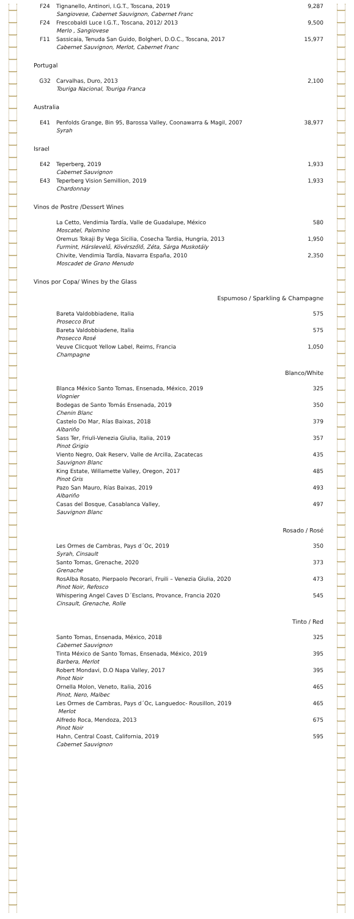| F24 | Tignanello, Antinori, I.G.T., Toscana, 2019 Sangiovese, Cabernet Sauvignon, Cabernet Franc | 9,287 |
| F24 | Frescobaldi Luce I.G.T., Toscana, 2012/ 2013 Merlo , Sangiovese | 9,500 |
| F11 | Sassicaia, Tenuda San Guido, Bolgheri, D.O.C., Toscana, 2017 Cabernet Sauvignon, Merlot, Cabernet Franc | 15,977 |
Portugal
| G32 | Carvalhas, Duro, 2013 Touriga Nacional, Touriga Franca | 2,100 |
Australia
| E41 | Penfolds Grange, Bin 95, Barossa Valley, Coonawarra & Magil, 2007 Syrah | 38,977 |
Israel
| E42 | Teperberg, 2019 Cabernet Sauvignon | 1,933 |
| E43 | Teperberg Vision Semillion, 2019 Chardonnay | 1,933 |
Vinos de Postre /Dessert Wines
| | La Cetto, Vendimia Tardía, Valle de Guadalupe, México Moscatel, Palomino | 580 |
| | Oremus Tokaji By Vega Sicilia, Cosecha Tardia, Hungria, 2013 Furmint, Hárslevelű, Kövérszőlő, Zéta, Sárga Muskotály | 1,950 |
| | Chivite, Vendimia Tardía, Navarra España, 2010 Moscadet de Grano Menudo | 2,350 |
Vinos por Copa/ Wines by the Glass
Espumoso / Sparkling & Champagne
| | Bareta Valdobbiadene, Italia Prosecco Brut | 575 |
| | Bareta Valdobbiadene, Italia Prosecco Rosé | 575 |
| | Veuve Clicquot Yellow Label, Reims, Francia Champagne | 1,050 |
Blanco/White
| | Blanca México Santo Tomas, Ensenada, México, 2019 Viognier | 325 |
| | Bodegas de Santo Tomás Ensenada, 2019 Chenin Blanc | 350 |
| | Castelo Do Mar, Rías Baixas, 2018 Albariño | 379 |
| | Sass Ter, Friuli-Venezia Giulia, Italia, 2019 Pinot Grigio | 357 |
| | Viento Negro, Oak Reserv, Valle de Arcilla, Zacatecas Sauvignon Blanc | 435 |
| | King Estate, Willamette Valley, Oregon, 2017 Pinot Gris | 485 |
| | Pazo San Mauro, Rías Baixas, 2019 Albariño | 493 |
| | Casas del Bosque, Casablanca Valley, Sauvignon Blanc | 497 |
Rosado / Rosé
| | Les Ormes de Cambras, Pays d´Oc, 2019 Syrah, Cinsault | 350 |
| | Santo Tomas, Grenache, 2020 Grenache | 373 |
| | RosAlba Rosato, Pierpaolo Pecorari, Fruili – Venezia Giulia, 2020 Pinot Noir, Refosco | 473 |
| | Whispering Angel Caves D´Esclans, Provance, Francia 2020 Cinsault, Grenache, Rolle | 545 |
Tinto / Red
| | Santo Tomas, Ensenada, México, 2018 Cabernet Sauvignon | 325 |
| | Tinta México de Santo Tomas, Ensenada, México, 2019 Barbera, Merlot | 395 |
| | Robert Mondavi, D.O Napa Valley, 2017 Pinot Noir | 395 |
| | Ornella Molon, Veneto, Italia, 2016 Pinot, Nero, Malbec | 465 |
| | Les Ormes de Cambras, Pays d´Oc, Languedoc- Rousillon, 2019 Merlot | 465 |
| | Alfredo Roca, Mendoza, 2013 Pinot Noir | 675 |
| | Hahn, Central Coast, California, 2019 Cabernet Sauvignon | 595 |